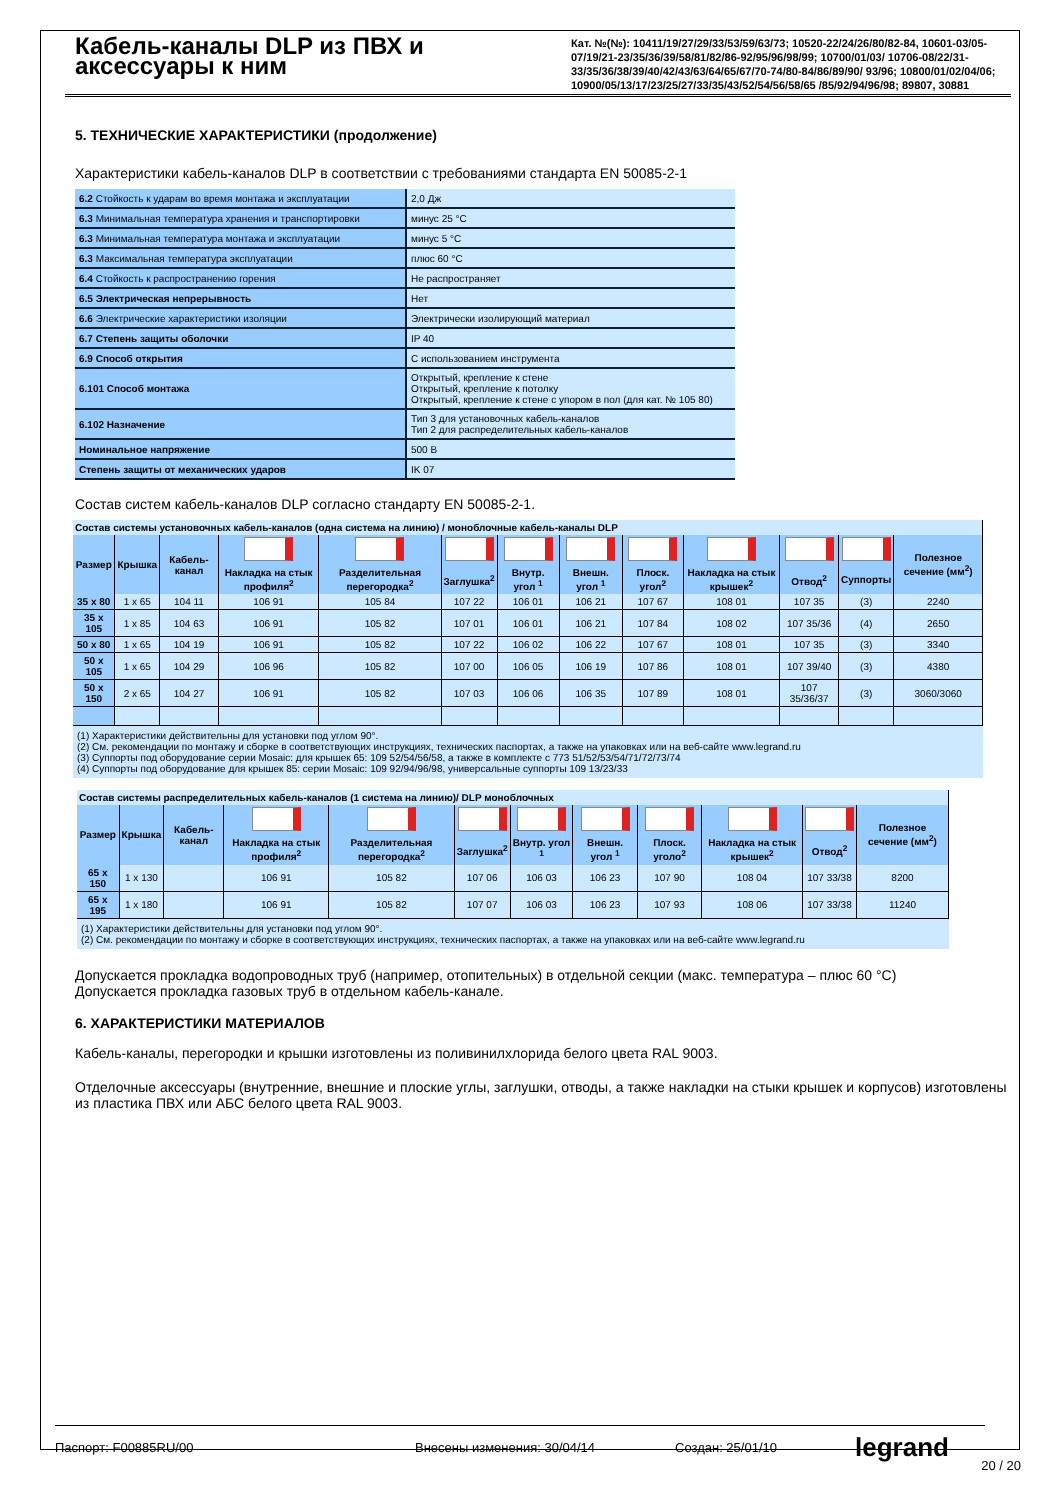Кабель-каналы DLP из ПВХ и аксессуары к ним
Кат. №(№): 10411/19/27/29/33/53/59/63/73; 10520-22/24/26/80/82-84, 10601-03/05-07/19/21-23/35/36/39/58/81/82/86-92/95/96/98/99; 10700/01/03/ 10706-08/22/31-33/35/36/38/39/40/42/43/63/64/65/67/70-74/80-84/86/89/90/ 93/96; 10800/01/02/04/06; 10900/05/13/17/23/25/27/33/35/43/52/54/56/58/65 /85/92/94/96/98; 89807, 30881
5. ТЕХНИЧЕСКИЕ ХАРАКТЕРИСТИКИ (продолжение)
Характеристики кабель-каналов DLP в соответствии с требованиями стандарта EN 50085-2-1
| 6.2 Стойкость к ударам во время монтажа и эксплуатации | 2,0 Дж |
| 6.3 Минимальная температура хранения и транспортировки | минус 25 °C |
| 6.3 Минимальная температура монтажа и эксплуатации | минус 5 °C |
| 6.3 Максимальная температура эксплуатации | плюс 60 °C |
| 6.4 Стойкость к распространению горения | Не распространяет |
| 6.5 Электрическая непрерывность | Нет |
| 6.6 Электрические характеристики изоляции | Электрически изолирующий материал |
| 6.7 Степень защиты оболочки | IP 40 |
| 6.9 Способ открытия | С использованием инструмента |
| 6.101 Способ монтажа | Открытый, крепление к стене Открытый, крепление к потолку Открытый, крепление к стене с упором в пол (для кат. № 105 80) |
| 6.102 Назначение | Тип 3 для установочных кабель-каналов Тип 2 для распределительных кабель-каналов |
| Номинальное напряжение | 500 В |
| Степень защиты от механических ударов | IK 07 |
Состав систем кабель-каналов DLP согласно стандарту EN 50085-2-1.
| Состав системы установочных кабель-каналов (одна система на линию) / моноблочные кабель-каналы DLP | | | | | | | | | | | | |
| --- | --- | --- | --- | --- | --- | --- | --- | --- | --- | --- | --- | --- |
| Размер | Крышка | Кабель-канал | | | | | | | | | | Полезное сечение (мм<sup>2</sup>) |
| | | | Накладка на стык профиля<sup>2</sup> | Разделительная перегородка<sup>2</sup> | Заглушка<sup>2</sup> | Внутр. угол <sup>1</sup> | Внешн. угол <sup>1</sup> | Плоск. угол<sup>2</sup> | Накладка на стык крышек<sup>2</sup> | Отвод<sup>2</sup> | Суппорты | |
| 35 x 80 | 1 x 65 | 104 11 | 106 91 | 105 84 | 107 22 | 106 01 | 106 21 | 107 67 | 108 01 | 107 35 | (3) | 2240 |
| 35 x 105 | 1 x 85 | 104 63 | 106 91 | 105 82 | 107 01 | 106 01 | 106 21 | 107 84 | 108 02 | 107 35/36 | (4) | 2650 |
| 50 x 80 | 1 x 65 | 104 19 | 106 91 | 105 82 | 107 22 | 106 02 | 106 22 | 107 67 | 108 01 | 107 35 | (3) | 3340 |
| 50 x 105 | 1 x 65 | 104 29 | 106 96 | 105 82 | 107 00 | 106 05 | 106 19 | 107 86 | 108 01 | 107 39/40 | (3) | 4380 |
| 50 x 150 | 2 x 65 | 104 27 | 106 91 | 105 82 | 107 03 | 106 06 | 106 35 | 107 89 | 108 01 | 107 35/36/37 | (3) | 3060/3060 |
(1) Характеристики действительны для установки под углом 90°.
(2) См. рекомендации по монтажу и сборке в соответствующих инструкциях, технических паспортах, а также на упаковках или на веб-сайте www.legrand.ru
(3) Суппорты под оборудование серии Mosaic: для крышек 65: 109 52/54/56/58, а также в комплекте с 773 51/52/53/54/71/72/73/74
(4) Суппорты под оборудование для крышек 85: серии Mosaic: 109 92/94/96/98, универсальные суппорты 109 13/23/33
| Состав системы распределительных кабель-каналов (1 система на линию)/ DLP моноблочных | | | | | | | | | | | |
| --- | --- | --- | --- | --- | --- | --- | --- | --- | --- | --- | --- |
| Размер | Крышка | Кабель-канал | | | | | | | | | Полезное сечение (мм<sup>2</sup>) |
| | | | Накладка на стык профиля<sup>2</sup> | Разделительная перегородка<sup>2</sup> | Заглушка<sup>2</sup> | Внутр. угол <sup>1</sup> | Внешн. угол <sup>1</sup> | Плоск. уголo<sup>2</sup> | Накладка на стык крышек<sup>2</sup> | Отвод<sup>2</sup> | |
| 65 x 150 | 1 x 130 | | 106 91 | 105 82 | 107 06 | 106 03 | 106 23 | 107 90 | 108 04 | 107 33/38 | 8200 |
| 65 x 195 | 1 x 180 | | 106 91 | 105 82 | 107 07 | 106 03 | 106 23 | 107 93 | 108 06 | 107 33/38 | 11240 |
(1) Характеристики действительны для установки под углом 90°.
(2) См. рекомендации по монтажу и сборке в соответствующих инструкциях, технических паспортах, а также на упаковках или на веб-сайте www.legrand.ru
Допускается прокладка водопроводных труб (например, отопительных) в отдельной секции (макс. температура – плюс 60 °C)
Допускается прокладка газовых труб в отдельном кабель-канале.
6. ХАРАКТЕРИСТИКИ МАТЕРИАЛОВ
Кабель-каналы, перегородки и крышки изготовлены из поливинилхлорида белого цвета RAL 9003.
Отделочные аксессуары (внутренние, внешние и плоские углы, заглушки, отводы, а также накладки на стыки крышек и корпусов) изготовлены из пластика ПВХ или АБС белого цвета RAL 9003.
Паспорт: F00885RU/00 Внесены изменения: 30/04/14 Создан: 25/01/10 legrand
20 / 20